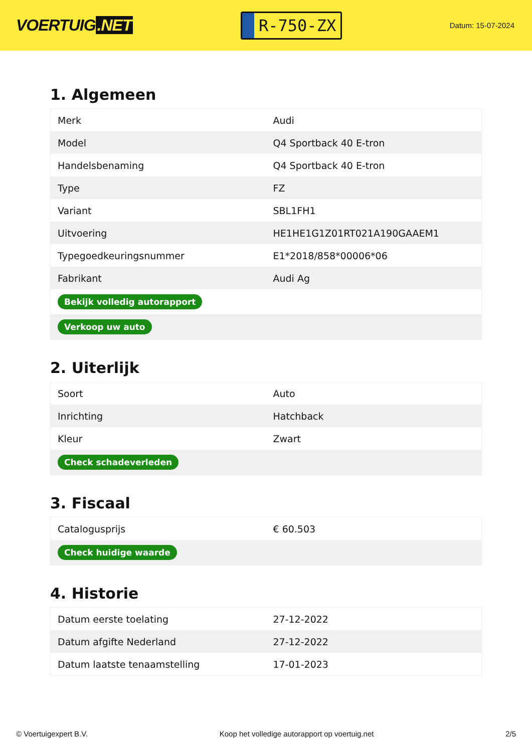VOERTUIG.NET
R-750-ZX
Datum: 15-07-2024
1. Algemeen
| Merk | Audi |
| Model | Q4 Sportback 40 E-tron |
| Handelsbenaming | Q4 Sportback 40 E-tron |
| Type | FZ |
| Variant | SBL1FH1 |
| Uitvoering | HE1HE1G1Z01RT021A190GAAEM1 |
| Typegoedkeuringsnummer | E1*2018/858*00006*06 |
| Fabrikant | Audi Ag |
| Bekijk volledig autorapport | |
| Verkoop uw auto | |
2. Uiterlijk
| Soort | Auto |
| Inrichting | Hatchback |
| Kleur | Zwart |
| Check schadeverleden | |
3. Fiscaal
| Catalogusprijs | € 60.503 |
| Check huidige waarde | |
4. Historie
| Datum eerste toelating | 27-12-2022 |
| Datum afgifte Nederland | 27-12-2022 |
| Datum laatste tenaamstelling | 17-01-2023 |
© Voertuigexpert B.V. Koop het volledige autorapport op voertuig.net 2/5